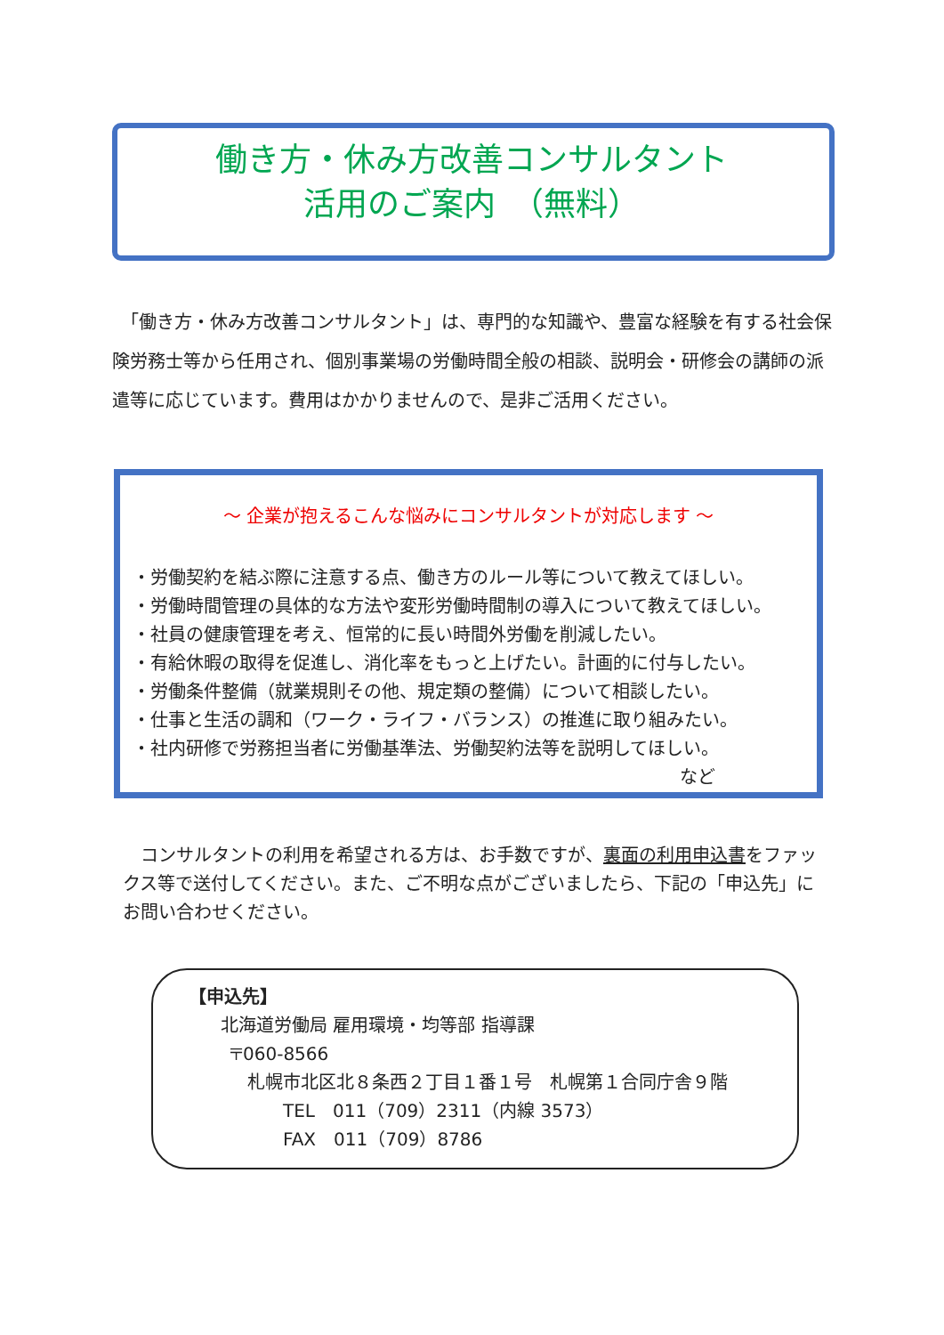働き方・休み方改善コンサルタント
活用のご案内　（無料）
　「働き方・休み方改善コンサルタント」は、専門的な知識や、豊富な経験を有する社会保険労務士等から任用され、個別事業場の労働時間全般の相談、説明会・研修会の講師の派遣等に応じています。費用はかかりませんので、是非ご活用ください。
～ 企業が抱えるこんな悩みにコンサルタントが対応します ～
・労働契約を結ぶ際に注意する点、働き方のルール等について教えてほしい。
・労働時間管理の具体的な方法や変形労働時間制の導入について教えてほしい。
・社員の健康管理を考え、恒常的に長い時間外労働を削減したい。
・有給休暇の取得を促進し、消化率をもっと上げたい。計画的に付与したい。
・労働条件整備（就業規則その他、規定類の整備）について相談したい。
・仕事と生活の調和（ワーク・ライフ・バランス）の推進に取り組みたい。
・社内研修で労務担当者に労働基準法、労働契約法等を説明してほしい。
など
　コンサルタントの利用を希望される方は、お手数ですが、裏面の利用申込書をファックス等で送付してください。また、ご不明な点がございましたら、下記の「申込先」にお問い合わせください。
【申込先】
北海道労働局 雇用環境・均等部 指導課
〒060-8566
札幌市北区北８条西２丁目１番１号　札幌第１合同庁舎９階
TEL　011（709）2311（内線 3573）
FAX　011（709）8786